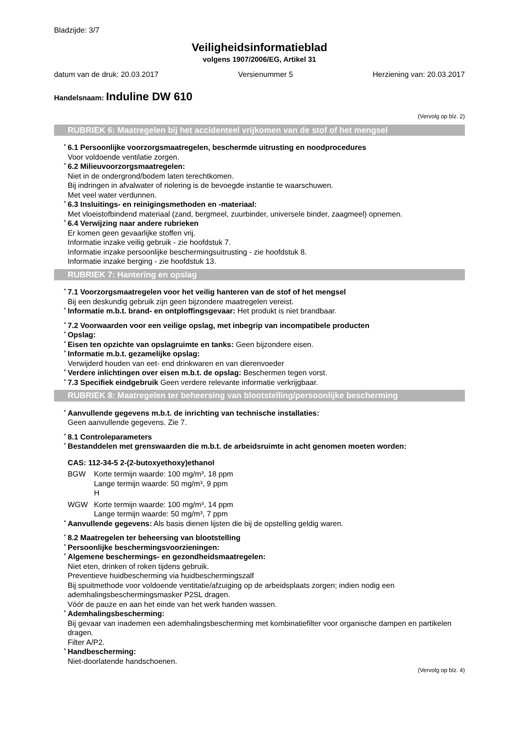Bladzijde: 3/7
Veiligheidsinformatieblad
volgens 1907/2006/EG, Artikel 31
datum van de druk: 20.03.2017 Versienummer 5 Herziening van: 20.03.2017
Handelsnaam: Induline DW 610
(Vervolg op blz. 2)
RUBRIEK 6: Maatregelen bij het accidenteel vrijkomen van de stof of het mengsel
* 6.1 Persoonlijke voorzorgsmaatregelen, beschermde uitrusting en noodprocedures
Voor voldoende ventilatie zorgen.
* 6.2 Milieuvoorzorgsmaatregelen:
Niet in de ondergrond/bodem laten terechtkomen.
Bij indringen in afvalwater of riolering is de bevoegde instantie te waarschuwen.
Met veel water verdunnen.
* 6.3 Insluitings- en reinigingsmethoden en -materiaal:
Met vloeistofbindend materiaal (zand, bergmeel, zuurbinder, universele binder, zaagmeel) opnemen.
* 6.4 Verwijzing naar andere rubrieken
Er komen geen gevaarlijke stoffen vrij.
Informatie inzake veilig gebruik - zie hoofdstuk 7.
Informatie inzake persoonlijke beschermingsuitrusting - zie hoofdstuk 8.
Informatie inzake berging - zie hoofdstuk 13.
RUBRIEK 7: Hantering en opslag
* 7.1 Voorzorgsmaatregelen voor het veilig hanteren van de stof of het mengsel
Bij een deskundig gebruik zijn geen bijzondere maatregelen vereist.
* Informatie m.b.t. brand- en ontploffingsgevaar: Het produkt is niet brandbaar.
* 7.2 Voorwaarden voor een veilige opslag, met inbegrip van incompatibele producten
* Opslag:
* Eisen ten opzichte van opslagruimte en tanks: Geen bijzondere eisen.
* Informatie m.b.t. gezamelijke opslag:
Verwijderd houden van eet- end drinkwaren en van dierenvoeder
* Verdere inlichtingen over eisen m.b.t. de opslag: Beschermen tegen vorst.
* 7.3 Specifiek eindgebruik Geen verdere relevante informatie verkrijgbaar.
RUBRIEK 8: Maatregelen ter beheersing van blootstelling/persoonlijke bescherming
* Aanvullende gegevens m.b.t. de inrichting van technische installaties:
Geen aanvullende gegevens. Zie 7.
* 8.1 Controleparameters
* Bestanddelen met grenswaarden die m.b.t. de arbeidsruimte in acht genomen moeten worden:
CAS: 112-34-5 2-(2-butoxyethoxy)ethanol
BGW Korte termijn waarde: 100 mg/m³, 18 ppm
Lange termijn waarde: 50 mg/m³, 9 ppm
H
WGW Korte termijn waarde: 100 mg/m³, 14 ppm
Lange termijn waarde: 50 mg/m³, 7 ppm
* Aanvullende gegevens: Als basis dienen lijsten die bij de opstelling geldig waren.
* 8.2 Maatregelen ter beheersing van blootstelling
* Persoonlijke beschermingsvoorzieningen:
* Algemene beschermings- en gezondheidsmaatregelen:
Niet eten, drinken of roken tijdens gebruik.
Preventieve huidbescherming via huidbeschermingszalf
Bij spuitmethode voor voldoende ventitatie/afzuiging op de arbeidsplaats zorgen; indien nodig een ademhalingsbeschermingsmasker P2SL dragen.
Vóór de pauze en aan het einde van het werk handen wassen.
* Ademhalingsbescherming:
Bij gevaar van inademen een ademhalingsbescherming met kombinatiefilter voor organische dampen en partikelen dragen.
Filter A/P2.
* Handbescherming:
Niet-doorlatende handschoenen.
(Vervolg op blz. 4)